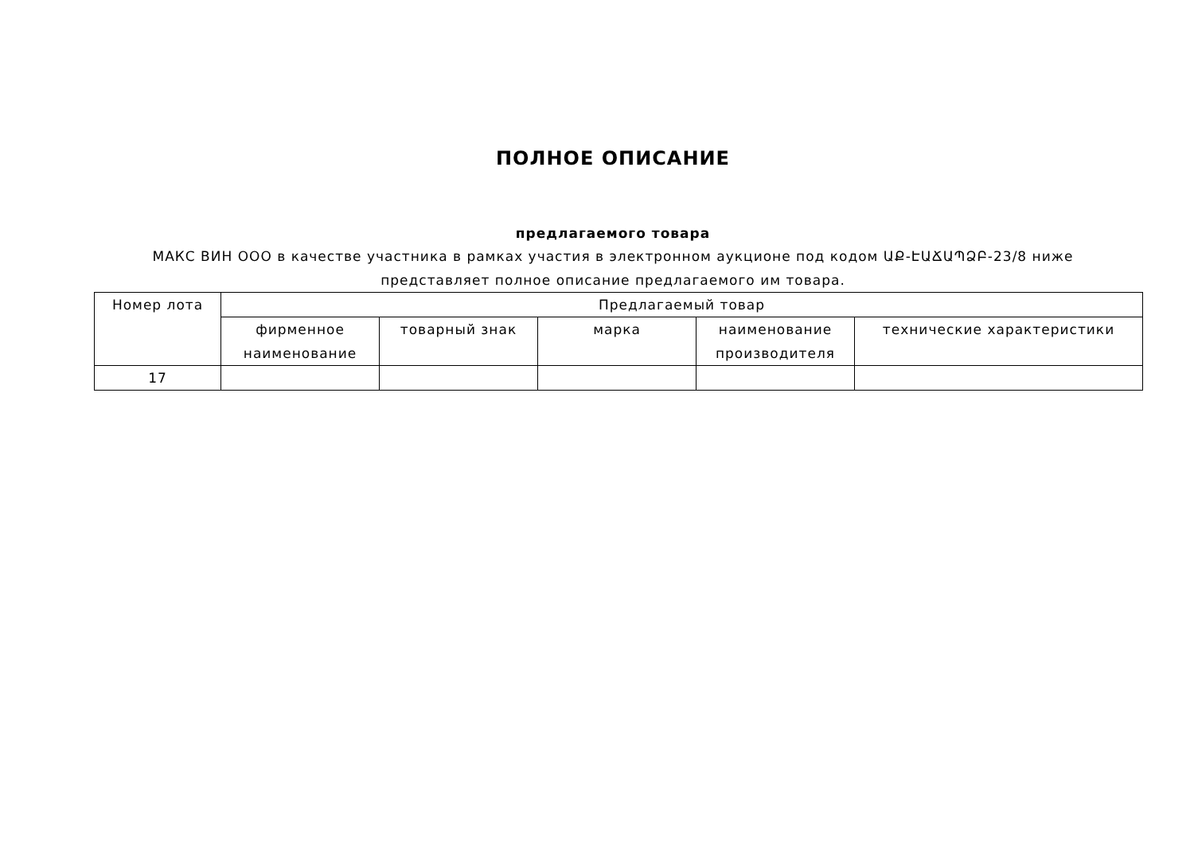ПОЛНОЕ ОПИСАНИЕ
предлагаемого товара
МАКС ВИН ООО в качестве участника в рамках участия в электронном аукционе под кодом ԱՔ-ԷԱՃԱՊՁԲ-23/8 ниже
представляет полное описание предлагаемого им товара.
| Номер лота | Предлагаемый товар | | | | |
| --- | --- | --- | --- | --- | --- |
| | фирменное наименование | товарный знак | марка | наименование производителя | технические характеристики |
| 17 | | | | | |